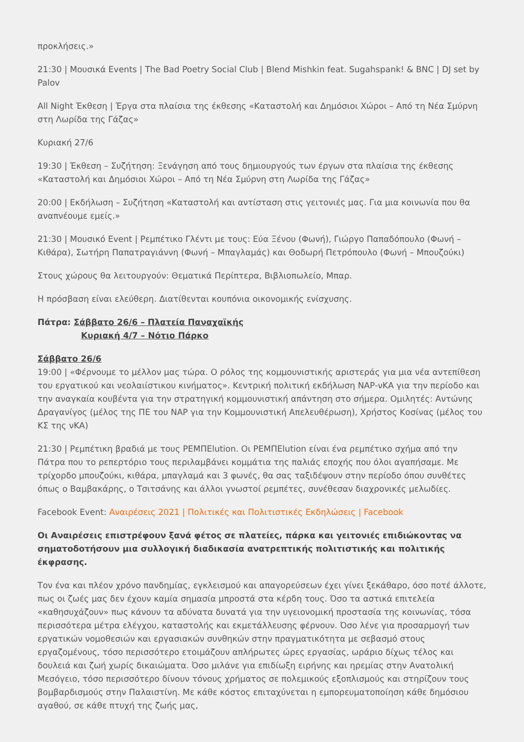προκλήσεις.»
21:30 | Μουσικά Events | The Bad Poetry Social Club | Blend Mishkin feat. Sugahspank! & BNC | DJ set by Palov
All Night Έκθεση | Έργα στα πλαίσια της έκθεσης «Καταστολή και Δημόσιοι Χώροι – Από τη Νέα Σμύρνη στη Λωρίδα της Γάζας»
Κυριακή 27/6
19:30 | Έκθεση – Συζήτηση: Ξενάγηση από τους δημιουργούς των έργων στα πλαίσια της έκθεσης «Καταστολή και Δημόσιοι Χώροι – Από τη Νέα Σμύρνη στη Λωρίδα της Γάζας»
20:00 | Εκδήλωση – Συζήτηση «Καταστολή και αντίσταση στις γειτονιές μας. Για μια κοινωνία που θα αναπνέουμε εμείς.»
21:30 | Μουσικό Event | Ρεμπέτικο Γλέντι με τους: Εύα Ξένου (Φωνή), Γιώργο Παπαδόπουλο (Φωνή – Κιθάρα), Σωτήρη Παπατραγιάννη (Φωνή – Μπαγλαμάς) και Θοδωρή Πετρόπουλο (Φωνή – Μπουζούκι)
Στους χώρους θα λειτουργούν: Θεματικά Περίπτερα, Βιβλιοπωλείο, Μπαρ.
Η πρόσβαση είναι ελεύθερη. Διατίθενται κουπόνια οικονομικής ενίσχυσης.
Πάτρα: Σάββατο 26/6 – Πλατεία Παναχαϊκής
Κυριακή 4/7 – Νότιο Πάρκο
Σάββατο 26/6
19:00 | «Φέρνουμε το μέλλον μας τώρα. Ο ρόλος της κομμουνιστικής αριστεράς για μια νέα αντεπίθεση του εργατικού και νεολαιίστικου κινήματος». Κεντρική πολιτική εκδήλωση ΝΑΡ-νΚΑ για την περίοδο και την αναγκαία κουβέντα για την στρατηγική κομμουνιστική απάντηση στο σήμερα. Ομιλητές: Αντώνης Δραγανίγος (μέλος της ΠΕ του ΝΑΡ για την Κομμουνιστική Απελευθέρωση), Χρήστος Κοσίνας (μέλος του ΚΣ της νΚΑ)
21:30 | Ρεμπέτικη βραδιά με τους ΡΕΜΠΕlution. Οι ΡΕΜΠΕlution είναι ένα ρεμπέτικο σχήμα από την Πάτρα που το ρεπερτόριο τους περιλαμβάνει κομμάτια της παλιάς εποχής που όλοι αγαπήσαμε. Με τρίχορδο μπουζούκι, κιθάρα, μπαγλαμά και 3 φωνές, θα σας ταξιδέψουν στην περίοδο όπου συνθέτες όπως ο Βαμβακάρης, ο Τσιτσάνης και άλλοι γνωστοί ρεμπέτες, συνέθεσαν διαχρονικές μελωδίες.
Facebook Event: Αναιρέσεις 2021 | Πολιτικές και Πολιτιστικές Εκδηλώσεις | Facebook
Οι Αναιρέσεις επιστρέφουν ξανά φέτος σε πλατείες, πάρκα και γειτονιές επιδιώκοντας να σηματοδοτήσουν μια συλλογική διαδικασία ανατρεπτικής πολιτιστικής και πολιτικής έκφρασης.
Τον ένα και πλέον χρόνο πανδημίας, εγκλεισμού και απαγορεύσεων έχει γίνει ξεκάθαρο, όσο ποτέ άλλοτε, πως οι ζωές μας δεν έχουν καμία σημασία μπροστά στα κέρδη τους. Όσο τα αστικά επιτελεία «καθησυχάζουν» πως κάνουν τα αδύνατα δυνατά για την υγειονομική προστασία της κοινωνίας, τόσα περισσότερα μέτρα ελέγχου, καταστολής και εκμετάλλευσης φέρνουν. Όσο λένε για προσαρμογή των εργατικών νομοθεσιών και εργασιακών συνθηκών στην πραγματικότητα με σεβασμό στους εργαζομένους, τόσο περισσότερο ετοιμάζουν απλήρωτες ώρες εργασίας, ωράριο δίχως τέλος και δουλειά και ζωή χωρίς δικαιώματα. Όσο μιλάνε για επιδίωξη ειρήνης και ηρεμίας στην Ανατολική Μεσόγειο, τόσο περισσότερο δίνουν τόνους χρήματος σε πολεμικούς εξοπλισμούς και στηρίζουν τους βομβαρδισμούς στην Παλαιστίνη. Με κάθε κόστος επιταχύνεται η εμπορευματοποίηση κάθε δημόσιου αγαθού, σε κάθε πτυχή της ζωής μας,